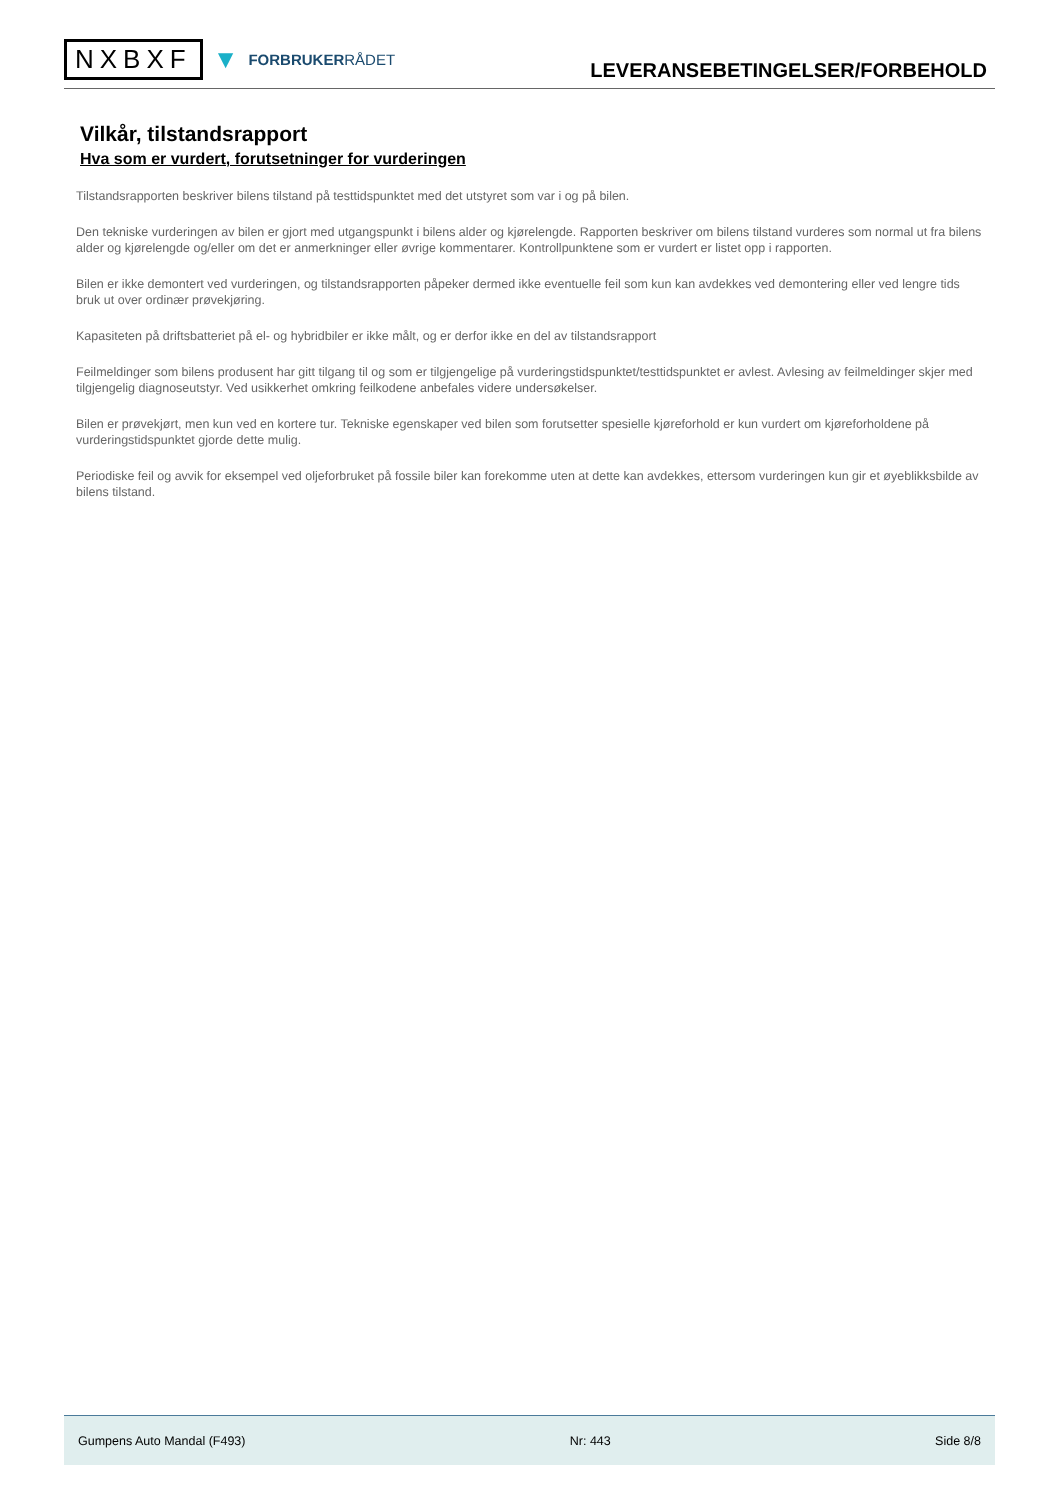NXBXF ▼ FORBRUKERRÅDET
LEVERANSEBETINGELSER/FORBEHOLD
Vilkår, tilstandsrapport
Hva som er vurdert, forutsetninger for vurderingen
Tilstandsrapporten beskriver bilens tilstand på testtidspunktet med det utstyret som var i og på bilen.
Den tekniske vurderingen av bilen er gjort med utgangspunkt i bilens alder og kjørelengde. Rapporten beskriver om bilens tilstand vurderes som normal ut fra bilens alder og kjørelengde og/eller om det er anmerkninger eller øvrige kommentarer. Kontrollpunktene som er vurdert er listet opp i rapporten.
Bilen er ikke demontert ved vurderingen, og tilstandsrapporten påpeker dermed ikke eventuelle feil som kun kan avdekkes ved demontering eller ved lengre tids bruk ut over ordinær prøvekjøring.
Kapasiteten på driftsbatteriet på el- og hybridbiler er ikke målt, og er derfor ikke en del av tilstandsrapport
Feilmeldinger som bilens produsent har gitt tilgang til og som er tilgjengelige på vurderingstidspunktet/testtidspunktet er avlest. Avlesing av feilmeldinger skjer med tilgjengelig diagnoseutstyr. Ved usikkerhet omkring feilkodene anbefales videre undersøkelser.
Bilen er prøvekjørt, men kun ved en kortere tur. Tekniske egenskaper ved bilen som forutsetter spesielle kjøreforhold er kun vurdert om kjøreforholdene på vurderingstidspunktet gjorde dette mulig.
Periodiske feil og avvik for eksempel ved oljeforbruket på fossile biler kan forekomme uten at dette kan avdekkes, ettersom vurderingen kun gir et øyeblikksbilde av bilens tilstand.
Gumpens Auto Mandal (F493) Nr: 443 Side 8/8